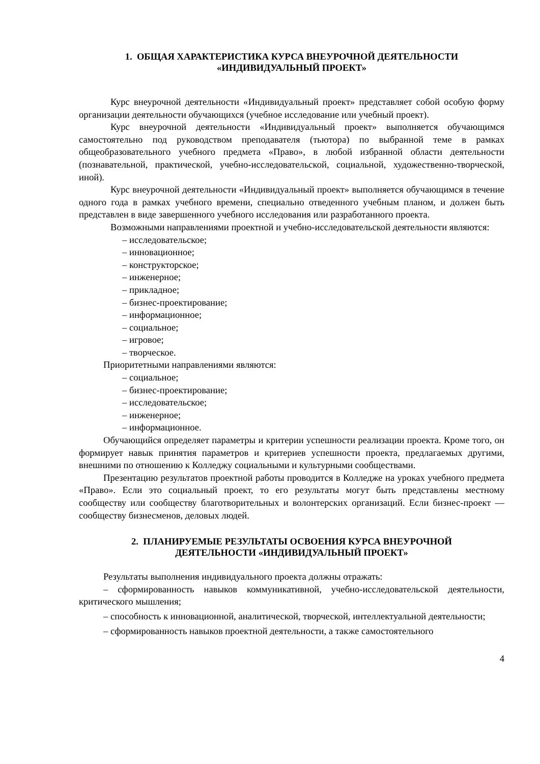1. ОБЩАЯ ХАРАКТЕРИСТИКА КУРСА ВНЕУРОЧНОЙ ДЕЯТЕЛЬНОСТИ
«ИНДИВИДУАЛЬНЫЙ ПРОЕКТ»
Курс внеурочной деятельности «Индивидуальный проект» представляет собой особую форму организации деятельности обучающихся (учебное исследование или учебный проект).
Курс внеурочной деятельности «Индивидуальный проект» выполняется обучающимся самостоятельно под руководством преподавателя (тьютора) по выбранной теме в рамках общеобразовательного учебного предмета «Право», в любой избранной области деятельности (познавательной, практической, учебно-исследовательской, социальной, художественно-творческой, иной).
Курс внеурочной деятельности «Индивидуальный проект» выполняется обучающимся в течение одного года в рамках учебного времени, специально отведенного учебным планом, и должен быть представлен в виде завершенного учебного исследования или разработанного проекта.
Возможными направлениями проектной и учебно-исследовательской деятельности являются:
– исследовательское;
– инновационное;
– конструкторское;
– инженерное;
– прикладное;
– бизнес-проектирование;
– информационное;
– социальное;
– игровое;
– творческое.
Приоритетными направлениями являются:
– социальное;
– бизнес-проектирование;
– исследовательское;
– инженерное;
– информационное.
Обучающийся определяет параметры и критерии успешности реализации проекта. Кроме того, он формирует навык принятия параметров и критериев успешности проекта, предлагаемых другими, внешними по отношению к Колледжу социальными и культурными сообществами.
Презентацию результатов проектной работы проводится в Колледже на уроках учебного предмета «Право». Если это социальный проект, то его результаты могут быть представлены местному сообществу или сообществу благотворительных и волонтерских организаций. Если бизнес-проект — сообществу бизнесменов, деловых людей.
2. ПЛАНИРУЕМЫЕ РЕЗУЛЬТАТЫ ОСВОЕНИЯ КУРСА ВНЕУРОЧНОЙ
ДЕЯТЕЛЬНОСТИ «ИНДИВИДУАЛЬНЫЙ ПРОЕКТ»
Результаты выполнения индивидуального проекта должны отражать:
– сформированность навыков коммуникативной, учебно-исследовательской деятельности, критического мышления;
– способность к инновационной, аналитической, творческой, интеллектуальной деятельности;
– сформированность навыков проектной деятельности, а также самостоятельного
4